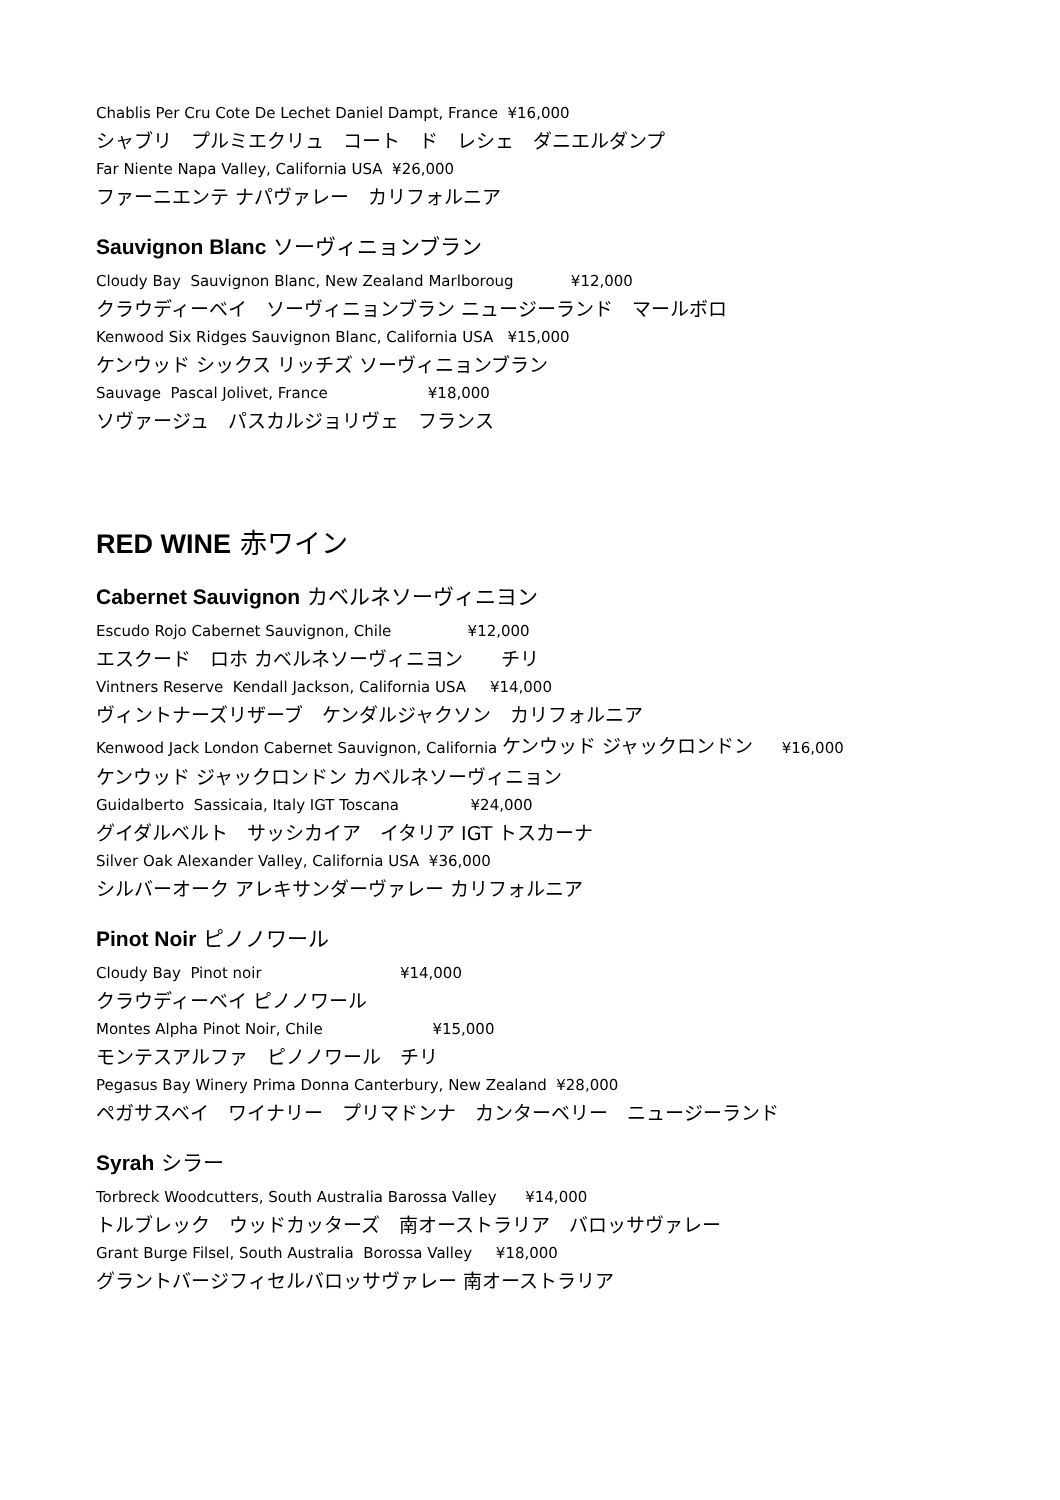Chablis Per Cru Cote De Lechet Daniel Dampt, France ¥16,000
シャブリ　プルミエクリュ　コート　ド　レシェ　ダニエルダンプ
Far Niente Napa Valley, California USA ¥26,000
ファーニエンテ ナパヴァレー　カリフォルニア
Sauvignon Blanc ソーヴィニョンブラン
Cloudy Bay Sauvignon Blanc, New Zealand Marlboroug ¥12,000
クラウディーベイ　ソーヴィニョンブラン ニュージーランド　マールボロ
Kenwood Six Ridges Sauvignon Blanc, California USA ¥15,000
ケンウッド シックス リッチズ ソーヴィニョンブラン
Sauvage Pascal Jolivet, France ¥18,000
ソヴァージュ　パスカルジョリヴェ　フランス
RED WINE 赤ワイン
Cabernet Sauvignon カベルネソーヴィニヨン
Escudo Rojo Cabernet Sauvignon, Chile ¥12,000
エスクード　ロホ カベルネソーヴィニヨン　　チリ
Vintners Reserve Kendall Jackson, California USA ¥14,000
ヴィントナーズリザーブ　ケンダルジャクソン　カリフォルニア
Kenwood Jack London Cabernet Sauvignon, California ケンウッド ジャックロンドン ¥16,000
ケンウッド ジャックロンドン カベルネソーヴィニョン
Guidalberto Sassicaia, Italy IGT Toscana ¥24,000
グイダルベルト　サッシカイア　イタリア IGT トスカーナ
Silver Oak Alexander Valley, California USA ¥36,000
シルバーオーク アレキサンダーヴァレー カリフォルニア
Pinot Noir ピノノワール
Cloudy Bay Pinot noir ¥14,000
クラウディーベイ ピノノワール
Montes Alpha Pinot Noir, Chile ¥15,000
モンテスアルファ　ピノノワール　チリ
Pegasus Bay Winery Prima Donna Canterbury, New Zealand ¥28,000
ペガサスベイ　ワイナリー　プリマドンナ　カンターベリー　ニュージーランド
Syrah シラー
Torbreck Woodcutters, South Australia Barossa Valley ¥14,000
トルブレック　ウッドカッターズ　南オーストラリア　バロッサヴァレー
Grant Burge Filsel, South Australia Borossa Valley ¥18,000
グラントバージフィセルバロッサヴァレー 南オーストラリア